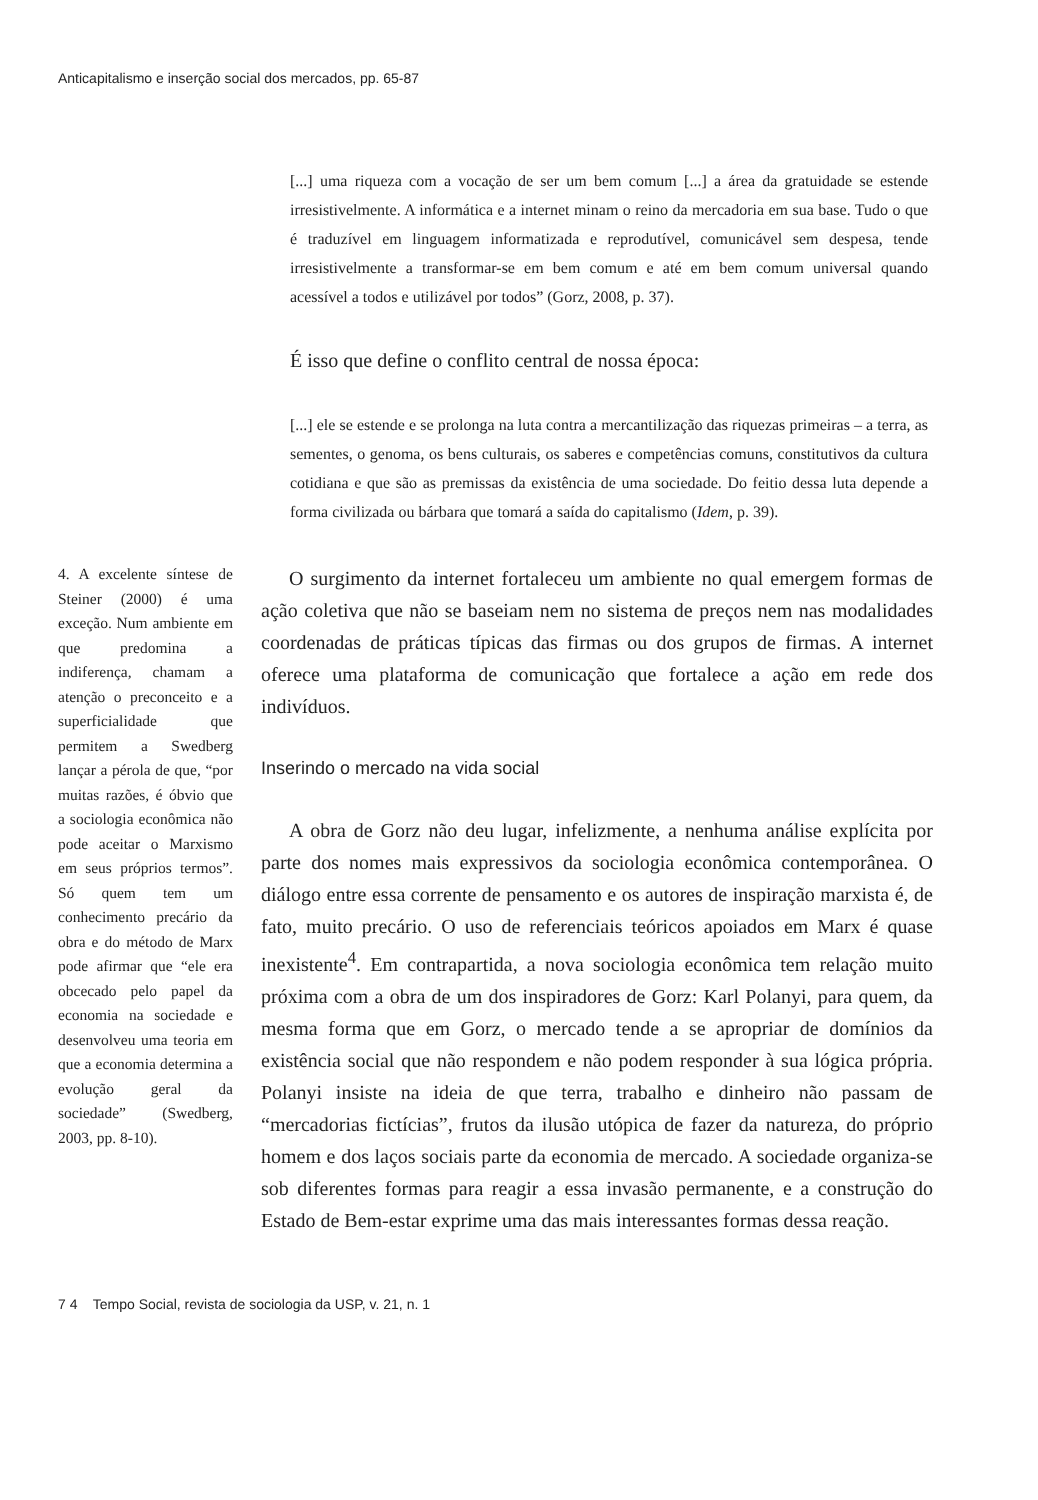Anticapitalismo e inserção social dos mercados, pp. 65-87
[...] uma riqueza com a vocação de ser um bem comum [...] a área da gratuidade se estende irresistivelmente. A informática e a internet minam o reino da mercadoria em sua base. Tudo o que é traduzível em linguagem informatizada e reprodutível, comunicável sem despesa, tende irresistivelmente a transformar-se em bem comum e até em bem comum universal quando acessível a todos e utilizável por todos” (Gorz, 2008, p. 37).
É isso que define o conflito central de nossa época:
[...] ele se estende e se prolonga na luta contra a mercantilização das riquezas primeiras – a terra, as sementes, o genoma, os bens culturais, os saberes e competências comuns, constitutivos da cultura cotidiana e que são as premissas da existência de uma sociedade. Do feitio dessa luta depende a forma civilizada ou bárbara que tomará a saída do capitalismo (Idem, p. 39).
4. A excelente síntese de Steiner (2000) é uma exceção. Num ambiente em que predomina a indiferença, chamam a atenção o preconceito e a superficialidade que permitem a Swedberg lançar a pérola de que, “por muitas razões, é óbvio que a sociologia econômica não pode aceitar o Marxismo em seus próprios termos”. Só quem tem um conhecimento precário da obra e do método de Marx pode afirmar que “ele era obcecado pelo papel da economia na sociedade e desenvolveu uma teoria em que a economia determina a evolução geral da sociedade” (Swedberg, 2003, pp. 8-10).
O surgimento da internet fortaleceu um ambiente no qual emergem formas de ação coletiva que não se baseiam nem no sistema de preços nem nas modalidades coordenadas de práticas típicas das firmas ou dos grupos de firmas. A internet oferece uma plataforma de comunicação que fortalece a ação em rede dos indivíduos.
Inserindo o mercado na vida social
A obra de Gorz não deu lugar, infelizmente, a nenhuma análise explícita por parte dos nomes mais expressivos da sociologia econômica contemporânea. O diálogo entre essa corrente de pensamento e os autores de inspiração marxista é, de fato, muito precário. O uso de referenciais teóricos apoiados em Marx é quase inexistente<sup>4</sup>. Em contrapartida, a nova sociologia econômica tem relação muito próxima com a obra de um dos inspiradores de Gorz: Karl Polanyi, para quem, da mesma forma que em Gorz, o mercado tende a se apropriar de domínios da existência social que não respondem e não podem responder à sua lógica própria. Polanyi insiste na ideia de que terra, trabalho e dinheiro não passam de “mercadorias fictícias”, frutos da ilusão utópica de fazer da natureza, do próprio homem e dos laços sociais parte da economia de mercado. A sociedade organiza-se sob diferentes formas para reagir a essa invasão permanente, e a construção do Estado de Bem-estar exprime uma das mais interessantes formas dessa reação.
7 4 Tempo Social, revista de sociologia da USP, v. 21, n. 1